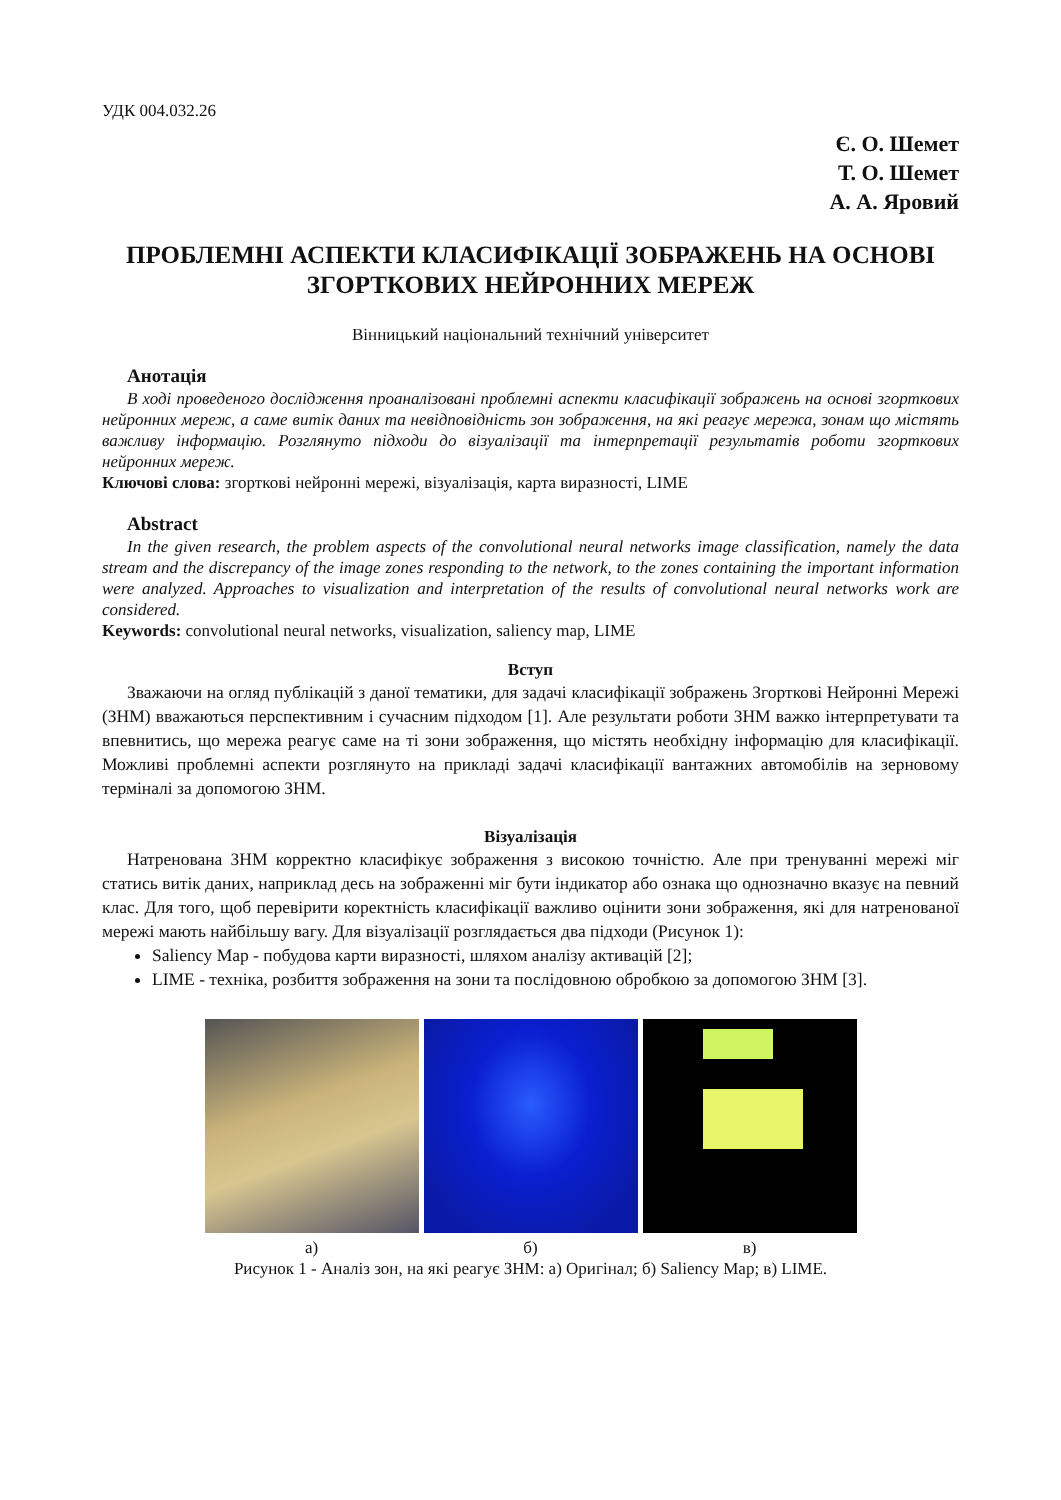УДК 004.032.26
Є. О. Шемет
Т. О. Шемет
А. А. Яровий
ПРОБЛЕМНІ АСПЕКТИ КЛАСИФІКАЦІЇ ЗОБРАЖЕНЬ НА ОСНОВІ ЗГОРТКОВИХ НЕЙРОННИХ МЕРЕЖ
Вінницький національний технічний університет
Анотація
В ході проведеного дослідження проаналізовані проблемні аспекти класифікації зображень на основі згорткових нейронних мереж, а саме витік даних та невідповідність зон зображення, на які реагує мережа, зонам що містять важливу інформацію. Розглянуто підходи до візуалізації та інтерпретації результатів роботи згорткових нейронних мереж.
Ключові слова: згорткові нейронні мережі, візуалізація, карта виразності, LIME
Abstract
In the given research, the problem aspects of the convolutional neural networks image classification, namely the data stream and the discrepancy of the image zones responding to the network, to the zones containing the important information were analyzed. Approaches to visualization and interpretation of the results of convolutional neural networks work are considered.
Keywords: convolutional neural networks, visualization, saliency map, LIME
Вступ
Зважаючи на огляд публікацій з даної тематики, для задачі класифікації зображень Згорткові Нейронні Мережі (ЗНМ) вважаються перспективним і сучасним підходом [1]. Але результати роботи ЗНМ важко інтерпретувати та впевнитись, що мережа реагує саме на ті зони зображення, що містять необхідну інформацію для класифікації. Можливі проблемні аспекти розглянуто на прикладі задачі класифікації вантажних автомобілів на зерновому терміналі за допомогою ЗНМ.
Візуалізація
Натренована ЗНМ корректно класифікує зображення з високою точністю. Але при тренуванні мережі міг статись витік даних, наприклад десь на зображенні міг бути індикатор або ознака що однозначно вказує на певний клас. Для того, щоб перевірити коректність класифікації важливо оцінити зони зображення, які для натренованої мережі мають найбільшу вагу. Для візуалізації розглядається два підходи (Рисунок 1):
Saliency Map - побудова карти виразності, шляхом аналізу активацій [2];
LIME - техніка, розбиття зображення на зони та послідовною обробкою за допомогою ЗНМ [3].
а) б) в)
Рисунок 1 - Аналіз зон, на які реагує ЗНМ: а) Оригінал; б) Saliency Map; в) LIME.